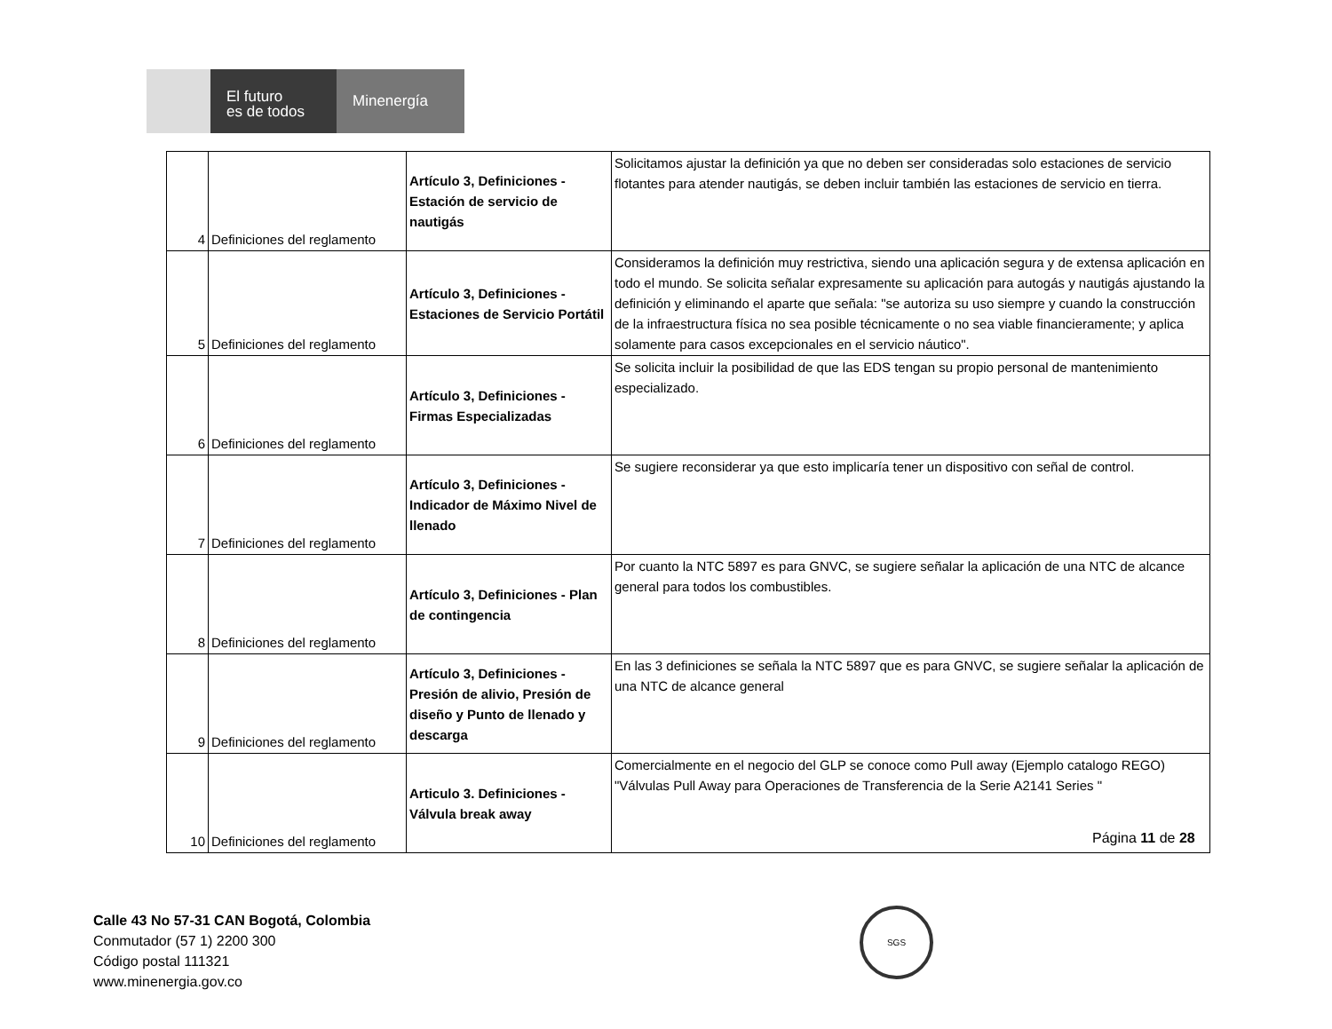El futuro
es de todos
Minenergía
| 4 | Definiciones del reglamento | Artículo 3, Definiciones - Estación de servicio de nautigás | Solicitamos ajustar la definición ya que no deben ser consideradas solo estaciones de servicio flotantes para atender nautigás, se deben incluir también las estaciones de servicio en tierra. |
| 5 | Definiciones del reglamento | Artículo 3, Definiciones - Estaciones de Servicio Portátil | Consideramos la definición muy restrictiva, siendo una aplicación segura y de extensa aplicación en todo el mundo. Se solicita señalar expresamente su aplicación para autogás y nautigás ajustando la definición y eliminando el aparte que señala: "se autoriza su uso siempre y cuando la construcción de la infraestructura física no sea posible técnicamente o no sea viable financieramente; y aplica solamente para casos excepcionales en el servicio náutico". |
| 6 | Definiciones del reglamento | Artículo 3, Definiciones - Firmas Especializadas | Se solicita incluir la posibilidad de que las EDS tengan su propio personal de mantenimiento especializado. |
| 7 | Definiciones del reglamento | Artículo 3, Definiciones - Indicador de Máximo Nivel de llenado | Se sugiere reconsiderar ya que esto implicaría tener un dispositivo con señal de control. |
| 8 | Definiciones del reglamento | Artículo 3, Definiciones - Plan de contingencia | Por cuanto la NTC 5897 es para GNVC, se sugiere señalar la aplicación de una NTC de alcance general para todos los combustibles. |
| 9 | Definiciones del reglamento | Artículo 3, Definiciones - Presión de alivio, Presión de diseño y Punto de llenado y descarga | En las 3 definiciones se señala la NTC 5897 que es para GNVC, se sugiere señalar la aplicación de una NTC de alcance general |
| 10 | Definiciones del reglamento | Articulo 3. Definiciones - Válvula break away | Comercialmente en el negocio del GLP se conoce como Pull away (Ejemplo catalogo REGO) "Válvulas Pull Away para Operaciones de Transferencia de la Serie A2141 Series " |
Página 11 de 28
Calle 43 No 57-31 CAN Bogotá, Colombia
Conmutador (57 1) 2200 300
Código postal 111321
www.minenergia.gov.co
SGS